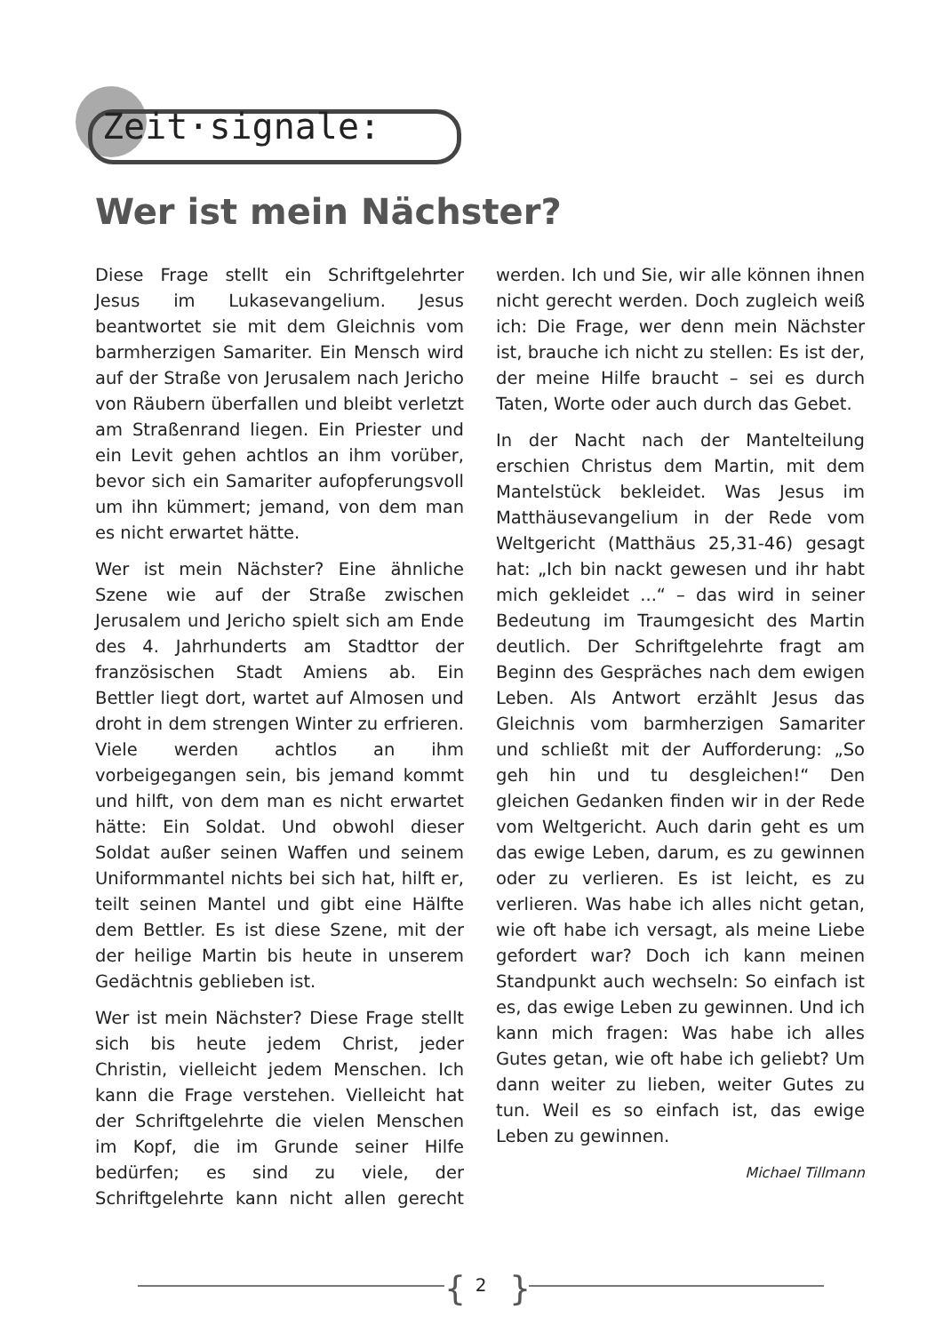Zeit·signale:
Wer ist mein Nächster?
Diese Frage stellt ein Schriftgelehrter Jesus im Lukasevangelium. Jesus beantwortet sie mit dem Gleichnis vom barmherzigen Samariter. Ein Mensch wird auf der Straße von Jerusalem nach Jericho von Räubern überfallen und bleibt verletzt am Straßenrand liegen. Ein Priester und ein Levit gehen achtlos an ihm vorüber, bevor sich ein Samariter aufopferungsvoll um ihn kümmert; jemand, von dem man es nicht erwartet hätte.
Wer ist mein Nächster? Eine ähnliche Szene wie auf der Straße zwischen Jerusalem und Jericho spielt sich am Ende des 4. Jahrhunderts am Stadttor der französischen Stadt Amiens ab. Ein Bettler liegt dort, wartet auf Almosen und droht in dem strengen Winter zu erfrieren. Viele werden achtlos an ihm vorbeigegangen sein, bis jemand kommt und hilft, von dem man es nicht erwartet hätte: Ein Soldat. Und obwohl dieser Soldat außer seinen Waffen und seinem Uniformmantel nichts bei sich hat, hilft er, teilt seinen Mantel und gibt eine Hälfte dem Bettler. Es ist diese Szene, mit der der heilige Martin bis heute in unserem Gedächtnis geblieben ist.
Wer ist mein Nächster? Diese Frage stellt sich bis heute jedem Christ, jeder Christin, vielleicht jedem Menschen. Ich kann die Frage verstehen. Vielleicht hat der Schriftgelehrte die vielen Menschen im Kopf, die im Grunde seiner Hilfe bedürfen; es sind zu viele, der Schriftgelehrte kann nicht allen gerecht werden. Ich und Sie, wir alle können ihnen nicht gerecht werden. Doch zugleich weiß ich: Die Frage, wer denn mein Nächster ist, brauche ich nicht zu stellen: Es ist der, der meine Hilfe braucht – sei es durch Taten, Worte oder auch durch das Gebet.
In der Nacht nach der Mantelteilung erschien Christus dem Martin, mit dem Mantelstück bekleidet. Was Jesus im Matthäusevangelium in der Rede vom Weltgericht (Matthäus 25,31-46) gesagt hat: „Ich bin nackt gewesen und ihr habt mich gekleidet ...“ – das wird in seiner Bedeutung im Traumgesicht des Martin deutlich. Der Schriftgelehrte fragt am Beginn des Gespräches nach dem ewigen Leben. Als Antwort erzählt Jesus das Gleichnis vom barmherzigen Samariter und schließt mit der Aufforderung: „So geh hin und tu desgleichen!“ Den gleichen Gedanken finden wir in der Rede vom Weltgericht. Auch darin geht es um das ewige Leben, darum, es zu gewinnen oder zu verlieren. Es ist leicht, es zu verlieren. Was habe ich alles nicht getan, wie oft habe ich versagt, als meine Liebe gefordert war? Doch ich kann meinen Standpunkt auch wechseln: So einfach ist es, das ewige Leben zu gewinnen. Und ich kann mich fragen: Was habe ich alles Gutes getan, wie oft habe ich geliebt? Um dann weiter zu lieben, weiter Gutes zu tun. Weil es so einfach ist, das ewige Leben zu gewinnen.
Michael Tillmann
{
2 }